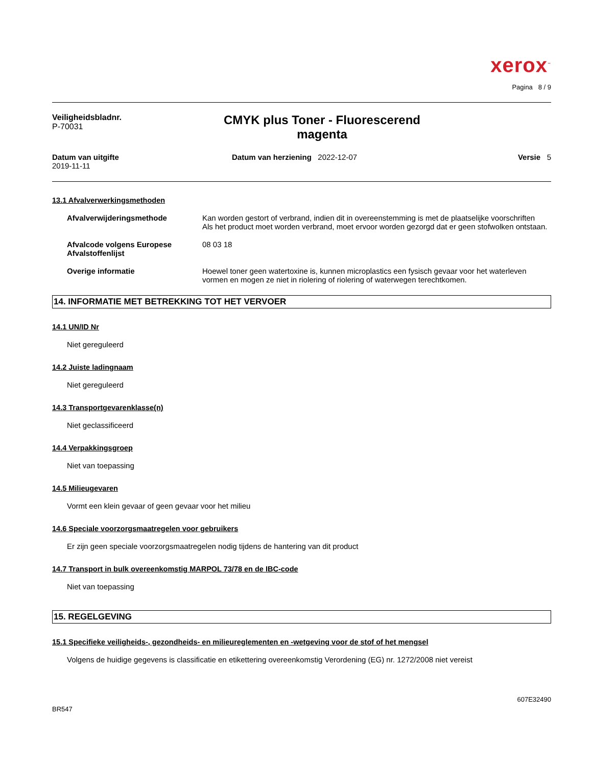xerox<sup>™</sup>
Pagina 8 / 9
Veiligheidsbladnr.
P-70031
CMYK plus Toner - Fluorescerend
magenta
Datum van uitgifte
2019-11-11
Datum van herziening 2022-12-07
Versie 5
13.1 Afvalverwerkingsmethoden
Afvalverwijderingsmethode Kan worden gestort of verbrand, indien dit in overeenstemming is met de plaatselijke voorschriften
Als het product moet worden verbrand, moet ervoor worden gezorgd dat er geen stofwolken ontstaan.
Afvalcode volgens Europese Afvalstoffenlijst
08 03 18
Overige informatie Hoewel toner geen watertoxine is, kunnen microplastics een fysisch gevaar voor het waterleven vormen en mogen ze niet in riolering of riolering of waterwegen terechtkomen.
14. INFORMATIE MET BETREKKING TOT HET VERVOER
14.1 UN/ID Nr
Niet gereguleerd
14.2 Juiste ladingnaam
Niet gereguleerd
14.3 Transportgevarenklasse(n)
Niet geclassificeerd
14.4 Verpakkingsgroep
Niet van toepassing
14.5 Milieugevaren
Vormt een klein gevaar of geen gevaar voor het milieu
14.6 Speciale voorzorgsmaatregelen voor gebruikers
Er zijn geen speciale voorzorgsmaatregelen nodig tijdens de hantering van dit product
14.7 Transport in bulk overeenkomstig MARPOL 73/78 en de IBC-code
Niet van toepassing
15. REGELGEVING
15.1 Specifieke veiligheids-, gezondheids- en milieureglementen en -wetgeving voor de stof of het mengsel
Volgens de huidige gegevens is classificatie en etikettering overeenkomstig Verordening (EG) nr. 1272/2008 niet vereist
607E32490
BR547